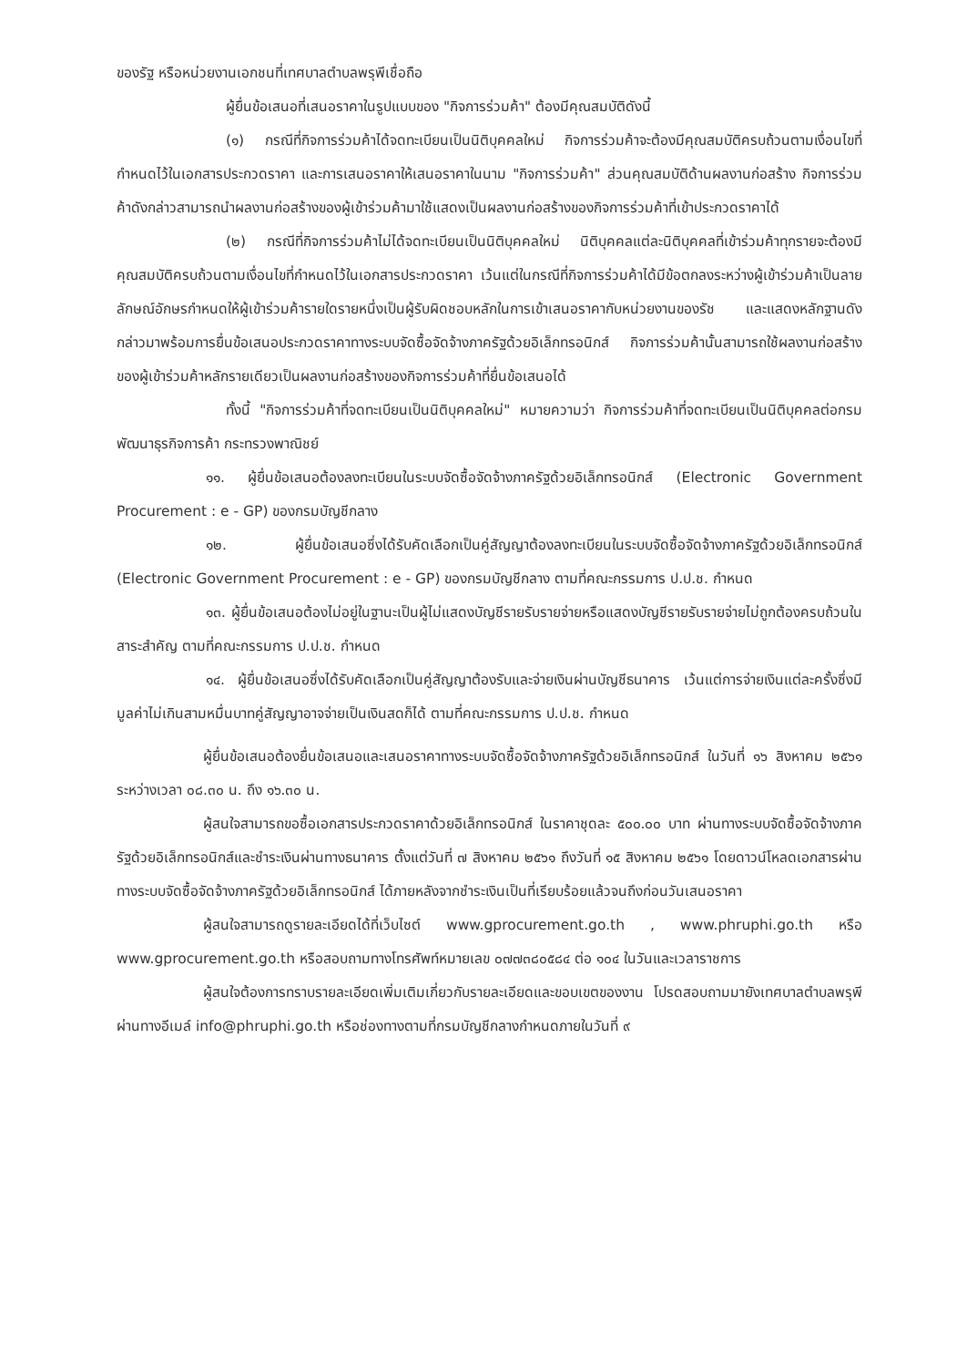ของรัฐ หรือหน่วยงานเอกชนที่เทศบาลตำบลพรุพีเชื่อถือ
ผู้ยื่นข้อเสนอที่เสนอราคาในรูปแบบของ "กิจการร่วมค้า" ต้องมีคุณสมบัติดังนี้
(๑) กรณีที่กิจการร่วมค้าได้จดทะเบียนเป็นนิติบุคคลใหม่ กิจการร่วมค้าจะต้องมีคุณสมบัติครบถ้วนตามเงื่อนไขที่กำหนดไว้ในเอกสารประกวดราคา และการเสนอราคาให้เสนอราคาในนาม "กิจการร่วมค้า" ส่วนคุณสมบัติด้านผลงานก่อสร้าง กิจการร่วมค้าดังกล่าวสามารถนำผลงานก่อสร้างของผู้เข้าร่วมค้ามาใช้แสดงเป็นผลงานก่อสร้างของกิจการร่วมค้าที่เข้าประกวดราคาได้
(๒) กรณีที่กิจการร่วมค้าไม่ได้จดทะเบียนเป็นนิติบุคคลใหม่ นิติบุคคลแต่ละนิติบุคคลที่เข้าร่วมค้าทุกรายจะต้องมีคุณสมบัติครบถ้วนตามเงื่อนไขที่กำหนดไว้ในเอกสารประกวดราคา เว้นแต่ในกรณีที่กิจการร่วมค้าได้มีข้อตกลงระหว่างผู้เข้าร่วมค้าเป็นลายลักษณ์อักษรกำหนดให้ผู้เข้าร่วมค้ารายใดรายหนึ่งเป็นผู้รับผิดชอบหลักในการเข้าเสนอราคากับหน่วยงานของรัช และแสดงหลักฐานดังกล่าวมาพร้อมการยื่นข้อเสนอประกวดราคาทางระบบจัดซื้อจัดจ้างภาครัฐด้วยอิเล็กทรอนิกส์ กิจการร่วมค้านั้นสามารถใช้ผลงานก่อสร้างของผู้เข้าร่วมค้าหลักรายเดียวเป็นผลงานก่อสร้างของกิจการร่วมค้าที่ยื่นข้อเสนอได้
ทั้งนี้ "กิจการร่วมค้าที่จดทะเบียนเป็นนิติบุคคลใหม่" หมายความว่า กิจการร่วมค้าที่จดทะเบียนเป็นนิติบุคคลต่อกรมพัฒนาธุรกิจการค้า กระทรวงพาณิชย์
๑๑. ผู้ยื่นข้อเสนอต้องลงทะเบียนในระบบจัดซื้อจัดจ้างภาครัฐด้วยอิเล็กทรอนิกส์ (Electronic Government Procurement : e - GP) ของกรมบัญชีกลาง
๑๒. ผู้ยื่นข้อเสนอซึ่งได้รับคัดเลือกเป็นคู่สัญญาต้องลงทะเบียนในระบบจัดซื้อจัดจ้างภาครัฐด้วยอิเล็กทรอนิกส์ (Electronic Government Procurement : e - GP) ของกรมบัญชีกลาง ตามที่คณะกรรมการ ป.ป.ช. กำหนด
๑๓. ผู้ยื่นข้อเสนอต้องไม่อยู่ในฐานะเป็นผู้ไม่แสดงบัญชีรายรับรายจ่ายหรือแสดงบัญชีรายรับรายจ่ายไม่ถูกต้องครบถ้วนในสาระสำคัญ ตามที่คณะกรรมการ ป.ป.ช. กำหนด
๑๔. ผู้ยื่นข้อเสนอซึ่งได้รับคัดเลือกเป็นคู่สัญญาต้องรับและจ่ายเงินผ่านบัญชีธนาคาร เว้นแต่การจ่ายเงินแต่ละครั้งซึ่งมีมูลค่าไม่เกินสามหมื่นบาทคู่สัญญาอาจจ่ายเป็นเงินสดก็ได้ ตามที่คณะกรรมการ ป.ป.ช. กำหนด
ผู้ยื่นข้อเสนอต้องยื่นข้อเสนอและเสนอราคาทางระบบจัดซื้อจัดจ้างภาครัฐด้วยอิเล็กทรอนิกส์ ในวันที่ ๑๖ สิงหาคม ๒๕๖๑ ระหว่างเวลา ๐๘.๓๐ น. ถึง ๑๖.๓๐ น.
ผู้สนใจสามารถขอซื้อเอกสารประกวดราคาด้วยอิเล็กทรอนิกส์ ในราคาชุดละ ๕๐๐.๐๐ บาท ผ่านทางระบบจัดซื้อจัดจ้างภาครัฐด้วยอิเล็กทรอนิกส์และชำระเงินผ่านทางธนาคาร ตั้งแต่วันที่ ๗ สิงหาคม ๒๕๖๑ ถึงวันที่ ๑๕ สิงหาคม ๒๕๖๑ โดยดาวน์โหลดเอกสารผ่านทางระบบจัดซื้อจัดจ้างภาครัฐด้วยอิเล็กทรอนิกส์ ได้ภายหลังจากชำระเงินเป็นที่เรียบร้อยแล้วจนถึงก่อนวันเสนอราคา
ผู้สนใจสามารถดูรายละเอียดได้ที่เว็บไซต์ www.gprocurement.go.th , www.phruphi.go.th หรือ www.gprocurement.go.th หรือสอบถามทางโทรศัพท์หมายเลข ๐๗๗๓๘๐๕๘๔ ต่อ ๑๐๔ ในวันและเวลาราชการ
ผู้สนใจต้องการทราบรายละเอียดเพิ่มเติมเกี่ยวกับรายละเอียดและขอบเขตของงาน โปรดสอบถามมายังเทศบาลตำบลพรุพี ผ่านทางอีเมล์ info@phruphi.go.th หรือช่องทางตามที่กรมบัญชีกลางกำหนดภายในวันที่ ๙